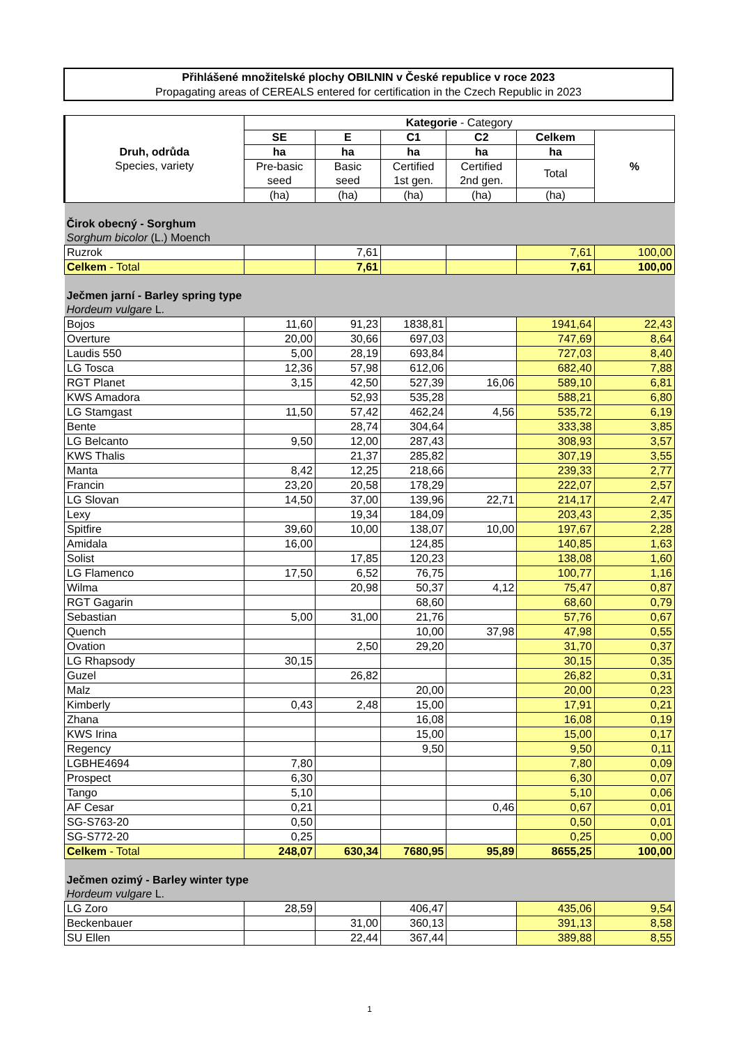Přihlášené množitelské plochy OBILNIN v České republice v roce 2023
Propagating areas of CEREALS entered for certification in the Czech Republic in 2023
| Druh, odrůda Species, variety | Kategorie - Category | | | | | |
| --- | --- | --- | --- | --- | --- | --- |
| | SE | E | C1 | C2 | Celkem | % |
| | ha | ha | ha | ha | ha | |
| | Pre-basic seed | Basic seed | Certified 1st gen. | Certified 2nd gen. | Total | |
| | (ha) | (ha) | (ha) | (ha) | (ha) | |
| Čirok obecný - Sorghum Sorghum bicolor (L.) Moench | | | | | | |
| Ruzrok | | 7,61 | | | 7,61 | 100,00 |
| Celkem - Total | | 7,61 | | | 7,61 | 100,00 |
| Ječmen jarní - Barley spring type Hordeum vulgare L. | | | | | | |
| Bojos | 11,60 | 91,23 | 1838,81 | | 1941,64 | 22,43 |
| Overture | 20,00 | 30,66 | 697,03 | | 747,69 | 8,64 |
| Laudis 550 | 5,00 | 28,19 | 693,84 | | 727,03 | 8,40 |
| LG Tosca | 12,36 | 57,98 | 612,06 | | 682,40 | 7,88 |
| RGT Planet | 3,15 | 42,50 | 527,39 | 16,06 | 589,10 | 6,81 |
| KWS Amadora | | 52,93 | 535,28 | | 588,21 | 6,80 |
| LG Stamgast | 11,50 | 57,42 | 462,24 | 4,56 | 535,72 | 6,19 |
| Bente | | 28,74 | 304,64 | | 333,38 | 3,85 |
| LG Belcanto | 9,50 | 12,00 | 287,43 | | 308,93 | 3,57 |
| KWS Thalis | | 21,37 | 285,82 | | 307,19 | 3,55 |
| Manta | 8,42 | 12,25 | 218,66 | | 239,33 | 2,77 |
| Francin | 23,20 | 20,58 | 178,29 | | 222,07 | 2,57 |
| LG Slovan | 14,50 | 37,00 | 139,96 | 22,71 | 214,17 | 2,47 |
| Lexy | | 19,34 | 184,09 | | 203,43 | 2,35 |
| Spitfire | 39,60 | 10,00 | 138,07 | 10,00 | 197,67 | 2,28 |
| Amidala | 16,00 | | 124,85 | | 140,85 | 1,63 |
| Solist | | 17,85 | 120,23 | | 138,08 | 1,60 |
| LG Flamenco | 17,50 | 6,52 | 76,75 | | 100,77 | 1,16 |
| Wilma | | 20,98 | 50,37 | 4,12 | 75,47 | 0,87 |
| RGT Gagarin | | | 68,60 | | 68,60 | 0,79 |
| Sebastian | 5,00 | 31,00 | 21,76 | | 57,76 | 0,67 |
| Quench | | | 10,00 | 37,98 | 47,98 | 0,55 |
| Ovation | | 2,50 | 29,20 | | 31,70 | 0,37 |
| LG Rhapsody | 30,15 | | | | 30,15 | 0,35 |
| Guzel | | 26,82 | | | 26,82 | 0,31 |
| Malz | | | 20,00 | | 20,00 | 0,23 |
| Kimberly | 0,43 | 2,48 | 15,00 | | 17,91 | 0,21 |
| Zhana | | | 16,08 | | 16,08 | 0,19 |
| KWS Irina | | | 15,00 | | 15,00 | 0,17 |
| Regency | | | 9,50 | | 9,50 | 0,11 |
| LGBHE4694 | 7,80 | | | | 7,80 | 0,09 |
| Prospect | 6,30 | | | | 6,30 | 0,07 |
| Tango | 5,10 | | | | 5,10 | 0,06 |
| AF Cesar | 0,21 | | | 0,46 | 0,67 | 0,01 |
| SG-S763-20 | 0,50 | | | | 0,50 | 0,01 |
| SG-S772-20 | 0,25 | | | | 0,25 | 0,00 |
| Celkem - Total | 248,07 | 630,34 | 7680,95 | 95,89 | 8655,25 | 100,00 |
| Ječmen ozimý - Barley winter type Hordeum vulgare L. | | | | | | |
| LG Zoro | 28,59 | | 406,47 | | 435,06 | 9,54 |
| Beckenbauer | | 31,00 | 360,13 | | 391,13 | 8,58 |
| SU Ellen | | 22,44 | 367,44 | | 389,88 | 8,55 |
1